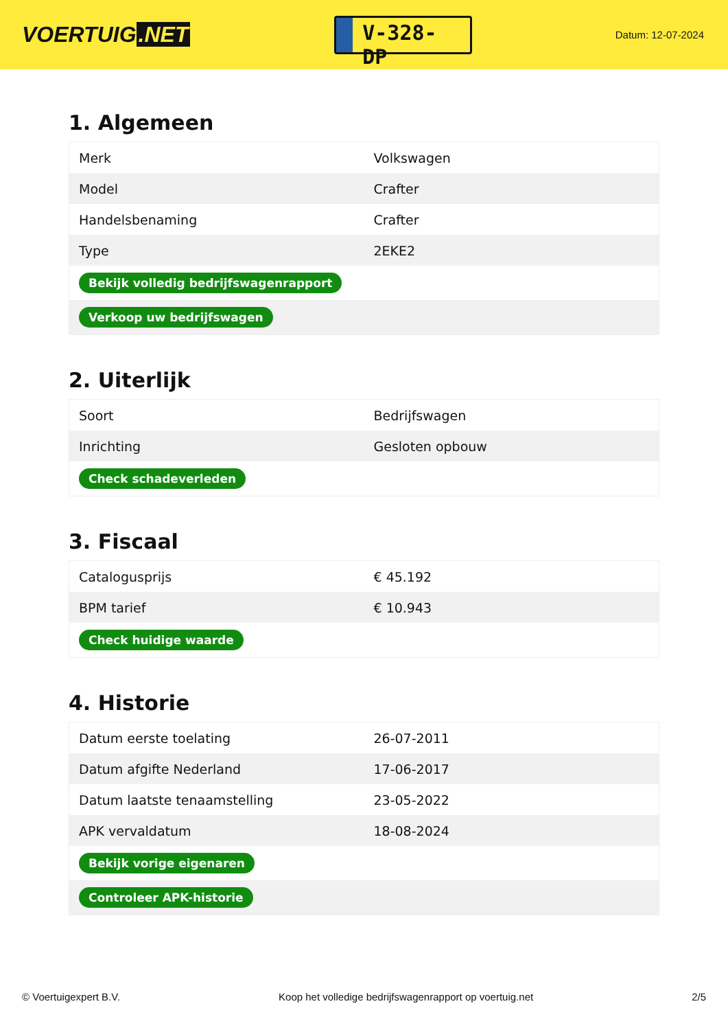VOERTUIG.NET
V-328-DP
Datum: 12-07-2024
1. Algemeen
| Merk | Volkswagen |
| Model | Crafter |
| Handelsbenaming | Crafter |
| Type | 2EKE2 |
| Bekijk volledig bedrijfswagenrapport | |
| Verkoop uw bedrijfswagen | |
2. Uiterlijk
| Soort | Bedrijfswagen |
| Inrichting | Gesloten opbouw |
| Check schadeverleden | |
3. Fiscaal
| Catalogusprijs | € 45.192 |
| BPM tarief | € 10.943 |
| Check huidige waarde | |
4. Historie
| Datum eerste toelating | 26-07-2011 |
| Datum afgifte Nederland | 17-06-2017 |
| Datum laatste tenaamstelling | 23-05-2022 |
| APK vervaldatum | 18-08-2024 |
| Bekijk vorige eigenaren | |
| Controleer APK-historie | |
© Voertuigexpert B.V. Koop het volledige bedrijfswagenrapport op voertuig.net 2/5